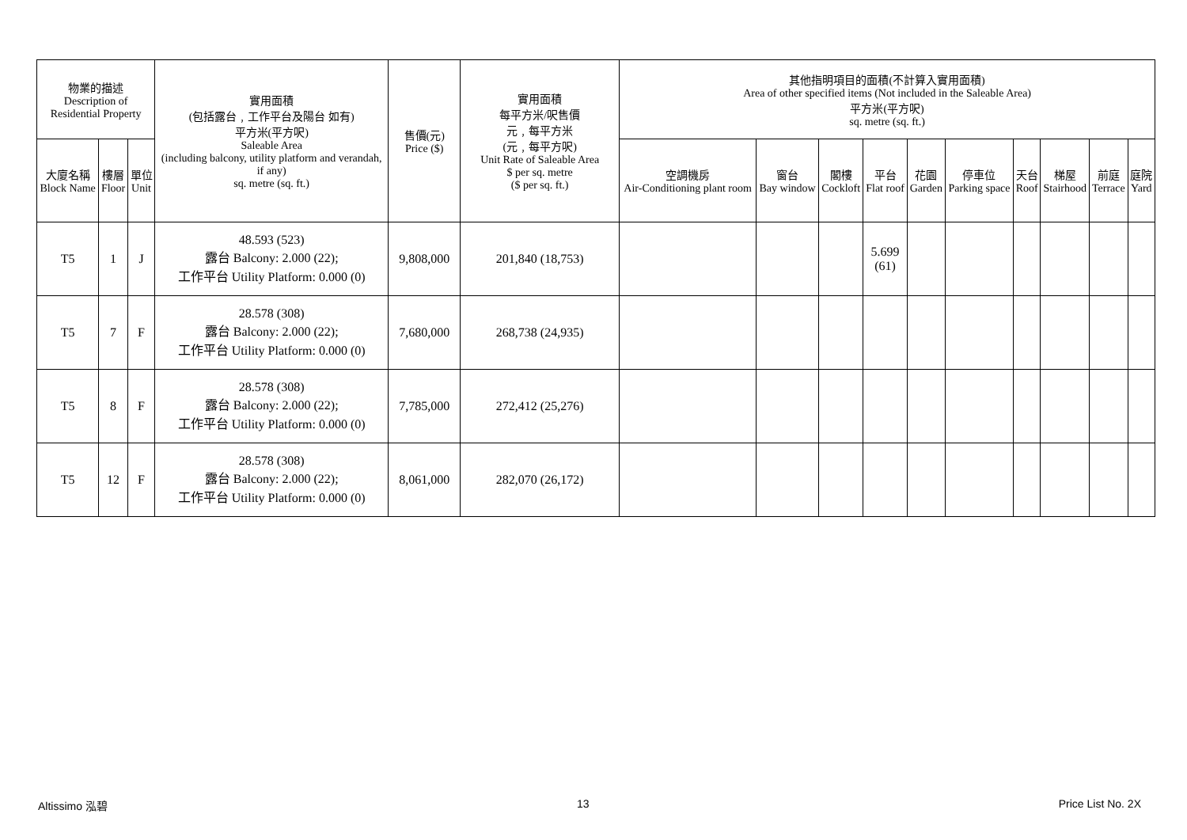| 物業的描述 Description of Residential Property | | | 實用面積 (包括露台﹐工作平台及陽台 如有) 平方米(平方呎) Saleable Area (including balcony, utility platform and verandah, if any) sq. metre (sq. ft.) | 售價(元) Price ($) | 實用面積 每平方米/呎售價 元﹐每平方米 (元﹐每平方呎) Unit Rate of Saleable Area $ per sq. metre ($ per sq. ft.) | 其他指明項目的面積(不計算入實用面積) Area of other specified items (Not included in the Saleable Area) 平方米(平方呎) sq. metre (sq. ft.) | | | | | | | | | |
| --- | --- | --- | --- | --- | --- | --- | --- | --- | --- | --- | --- | --- | --- | --- | --- |
| 大廈名稱 Block Name | 樓層 Floor | 單位 Unit | | | | 空調機房 Air-Conditioning plant room | 窗台 Bay window | 閣樓 Cockloft | 平台 Flat roof | 花園 Garden | 停車位 Parking space | 天台 Roof | 梯屋 Stairhood | 前庭 Terrace | 庭院 Yard |
| T5 | 1 | J | 48.593 (523) 露台 Balcony: 2.000 (22); 工作平台 Utility Platform: 0.000 (0) | 9,808,000 | 201,840 (18,753) | | | | 5.699 (61) | | | | | | |
| T5 | 7 | F | 28.578 (308) 露台 Balcony: 2.000 (22); 工作平台 Utility Platform: 0.000 (0) | 7,680,000 | 268,738 (24,935) | | | | | | | | | | |
| T5 | 8 | F | 28.578 (308) 露台 Balcony: 2.000 (22); 工作平台 Utility Platform: 0.000 (0) | 7,785,000 | 272,412 (25,276) | | | | | | | | | | |
| T5 | 12 | F | 28.578 (308) 露台 Balcony: 2.000 (22); 工作平台 Utility Platform: 0.000 (0) | 8,061,000 | 282,070 (26,172) | | | | | | | | | | |
Altissimo 泓碧 13 Price List No. 2X